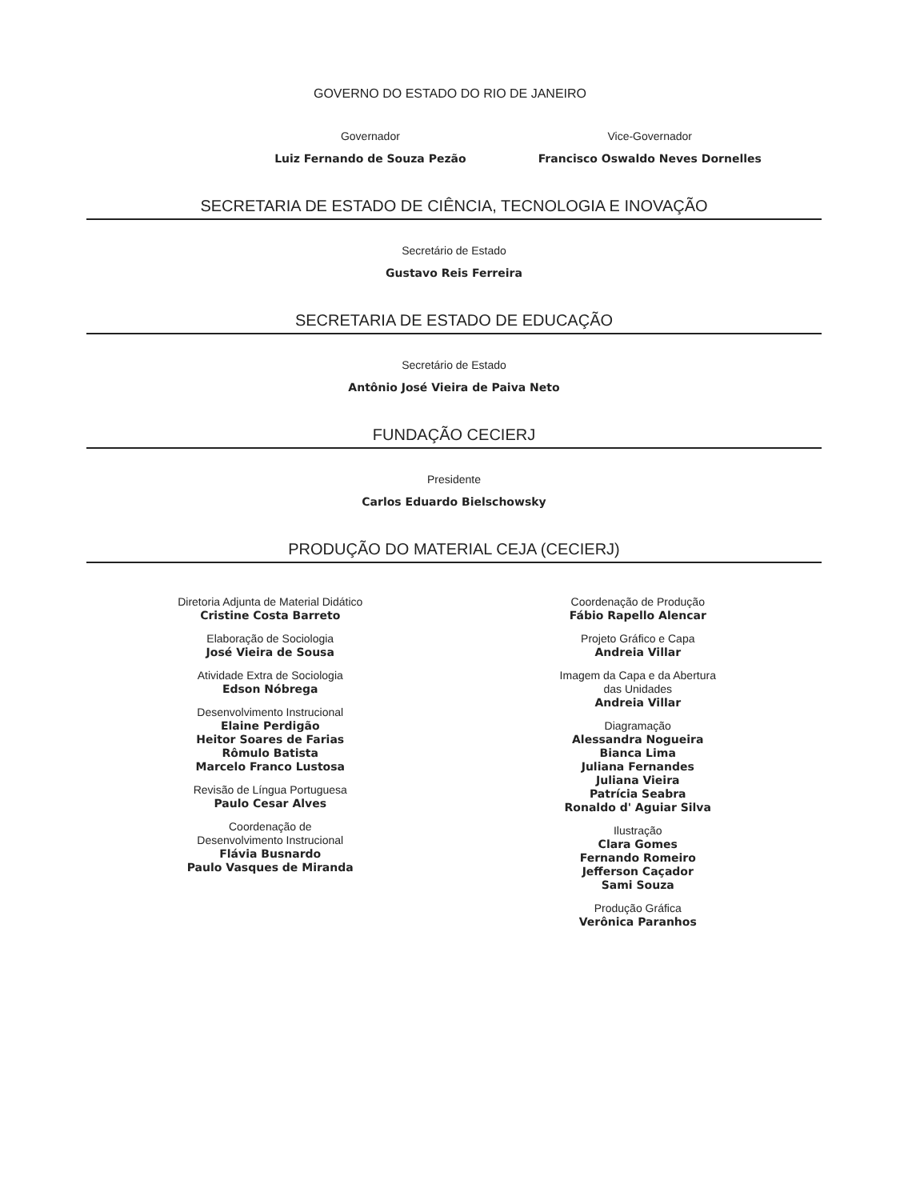GOVERNO DO ESTADO DO RIO DE JANEIRO
Governador
Luiz Fernando de Souza Pezão
Vice-Governador
Francisco Oswaldo Neves Dornelles
SECRETARIA DE ESTADO DE CIÊNCIA, TECNOLOGIA E INOVAÇÃO
Secretário de Estado
Gustavo Reis Ferreira
SECRETARIA DE ESTADO DE EDUCAÇÃO
Secretário de Estado
Antônio José Vieira de Paiva Neto
FUNDAÇÃO CECIERJ
Presidente
Carlos Eduardo Bielschowsky
PRODUÇÃO DO MATERIAL CEJA (CECIERJ)
Diretoria Adjunta de Material Didático
Cristine Costa Barreto
Elaboração de Sociologia
José Vieira de Sousa
Atividade Extra de Sociologia
Edson Nóbrega
Desenvolvimento Instrucional
Elaine Perdigão
Heitor Soares de Farias
Rômulo Batista
Marcelo Franco Lustosa
Revisão de Língua Portuguesa
Paulo Cesar Alves
Coordenação de
Desenvolvimento Instrucional
Flávia Busnardo
Paulo Vasques de Miranda
Coordenação de Produção
Fábio Rapello Alencar
Projeto Gráfico e Capa
Andreia Villar
Imagem da Capa e da Abertura
das Unidades
Andreia Villar
Diagramação
Alessandra Nogueira
Bianca Lima
Juliana Fernandes
Juliana Vieira
Patrícia Seabra
Ronaldo d' Aguiar Silva
Ilustração
Clara Gomes
Fernando Romeiro
Jefferson Caçador
Sami Souza
Produção Gráfica
Verônica Paranhos